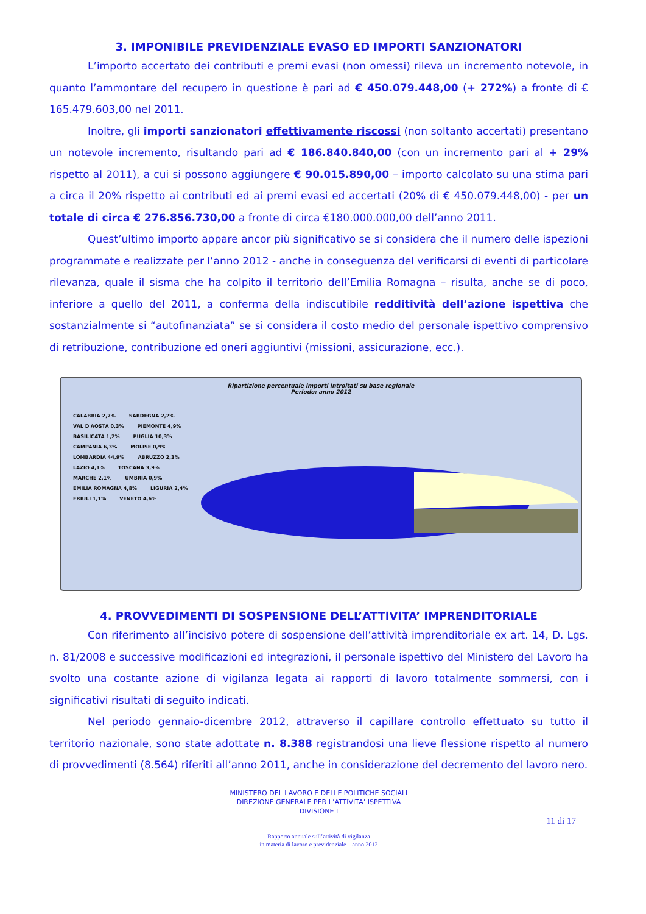3. IMPONIBILE PREVIDENZIALE EVASO ED IMPORTI SANZIONATORI
L’importo accertato dei contributi e premi evasi (non omessi) rileva un incremento notevole, in quanto l’ammontare del recupero in questione è pari ad € 450.079.448,00 (+ 272%) a fronte di € 165.479.603,00 nel 2011.
Inoltre, gli importi sanzionatori effettivamente riscossi (non soltanto accertati) presentano un notevole incremento, risultando pari ad € 186.840.840,00 (con un incremento pari al + 29% rispetto al 2011), a cui si possono aggiungere € 90.015.890,00 – importo calcolato su una stima pari a circa il 20% rispetto ai contributi ed ai premi evasi ed accertati (20% di € 450.079.448,00) - per un totale di circa € 276.856.730,00 a fronte di circa €180.000.000,00 dell’anno 2011.
Quest’ultimo importo appare ancor più significativo se si considera che il numero delle ispezioni programmate e realizzate per l’anno 2012 - anche in conseguenza del verificarsi di eventi di particolare rilevanza, quale il sisma che ha colpito il territorio dell’Emilia Romagna – risulta, anche se di poco, inferiore a quello del 2011, a conferma della indiscutibile redditività dell’azione ispettiva che sostanzialmente si “autofinanziata” se si considera il costo medio del personale ispettivo comprensivo di retribuzione, contribuzione ed oneri aggiuntivi (missioni, assicurazione, ecc.).
Ripartizione percentuale importi introitati su base regionale
Periodo: anno 2012
CALABRIA 2,7% SARDEGNA 2,2% VAL D'AOSTA 0,3% PIEMONTE 4,9% BASILICATA 1,2% PUGLIA 10,3% CAMPANIA 6,3% MOLISE 0,9% LOMBARDIA 44,9% ABRUZZO 2,3% LAZIO 4,1% TOSCANA 3,9% MARCHE 2,1% UMBRIA 0,9% EMILIA ROMAGNA 4,8% LIGURIA 2,4% FRIULI 1,1% VENETO 4,6%
4. PROVVEDIMENTI DI SOSPENSIONE DELL’ATTIVITA’ IMPRENDITORIALE
Con riferimento all’incisivo potere di sospensione dell’attività imprenditoriale ex art. 14, D. Lgs. n. 81/2008 e successive modificazioni ed integrazioni, il personale ispettivo del Ministero del Lavoro ha svolto una costante azione di vigilanza legata ai rapporti di lavoro totalmente sommersi, con i significativi risultati di seguito indicati.
Nel periodo gennaio-dicembre 2012, attraverso il capillare controllo effettuato su tutto il territorio nazionale, sono state adottate n. 8.388 registrandosi una lieve flessione rispetto al numero di provvedimenti (8.564) riferiti all’anno 2011, anche in considerazione del decremento del lavoro nero.
MINISTERO DEL LAVORO E DELLE POLITICHE SOCIALI
DIREZIONE GENERALE PER L’ATTIVITA’ ISPETTIVA
DIVISIONE I
11 di 17
Rapporto annuale sull’attività di vigilanza
in materia di lavoro e previdenziale – anno 2012